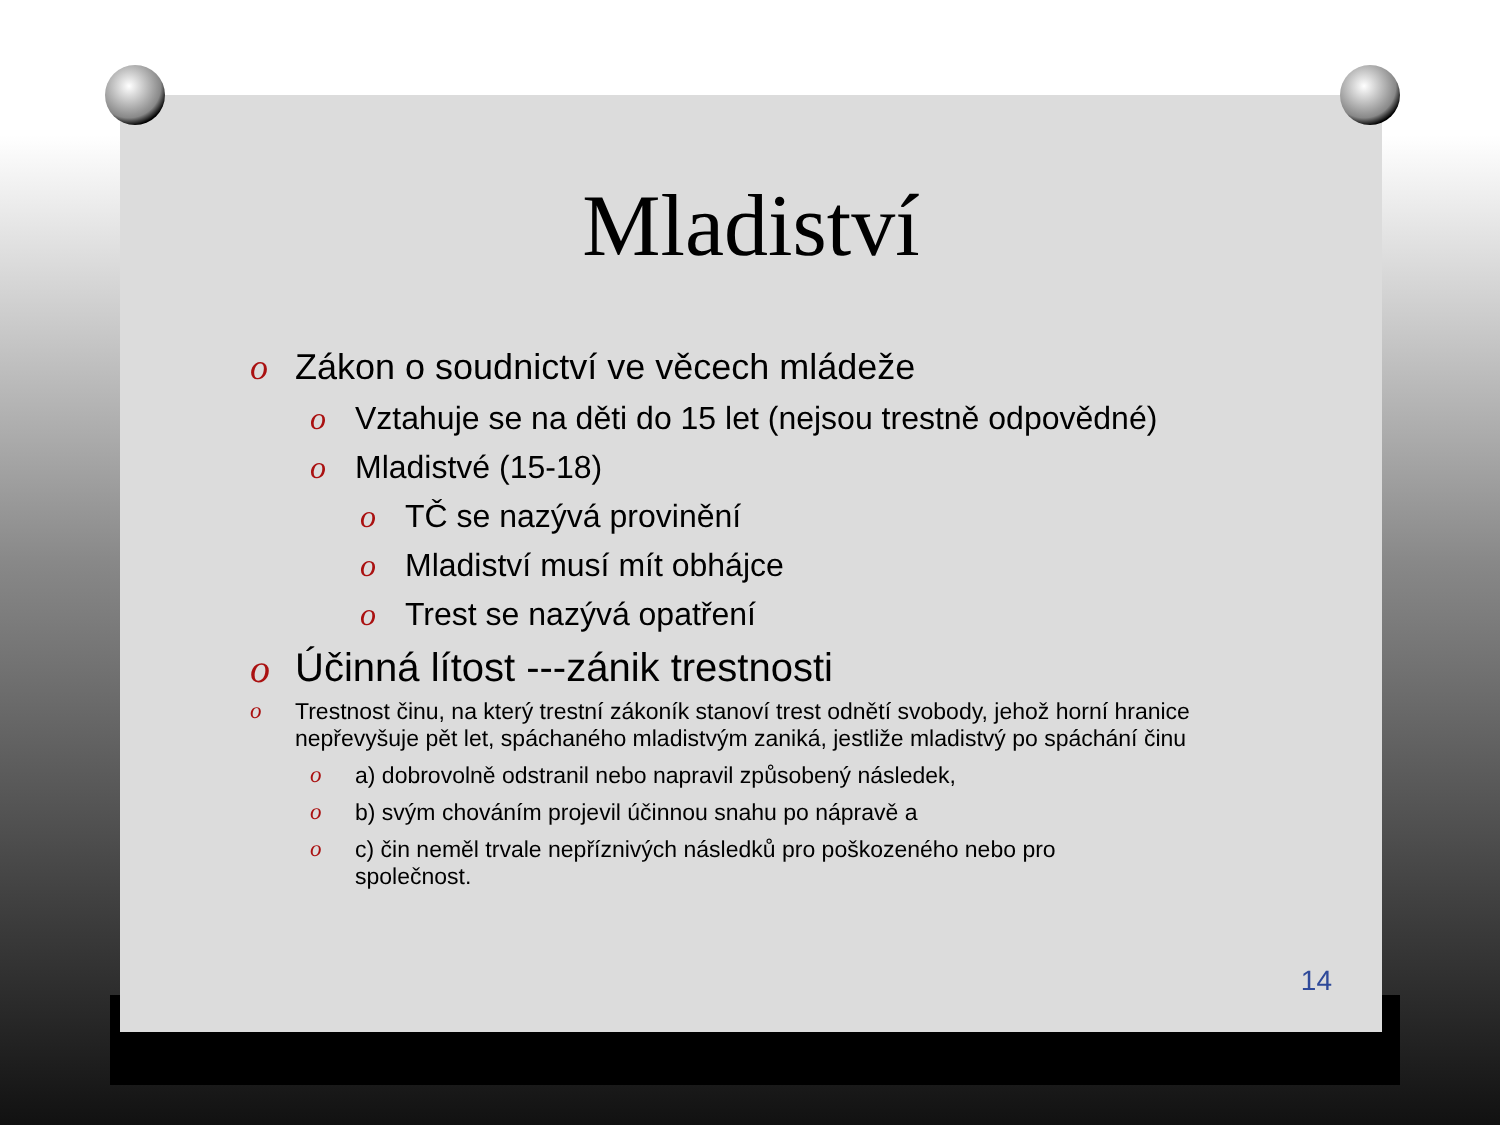Mladiství
o Zákon o soudnictví ve věcech mládeže
o Vztahuje se na děti do 15 let (nejsou trestně odpovědné)
o Mladistvé (15-18)
o TČ se nazývá provinění
o Mladiství musí mít obhájce
o Trest se nazývá opatření
o Účinná lítost ---zánik trestnosti
o Trestnost činu, na který trestní zákoník stanoví trest odnětí svobody, jehož horní hranice nepřevyšuje pět let, spáchaného mladistvým zaniká, jestliže mladistvý po spáchání činu
o a) dobrovolně odstranil nebo napravil způsobený následek,
o b) svým chováním projevil účinnou snahu po nápravě a
o c) čin neměl trvale nepříznivých následků pro poškozeného nebo pro společnost.
14